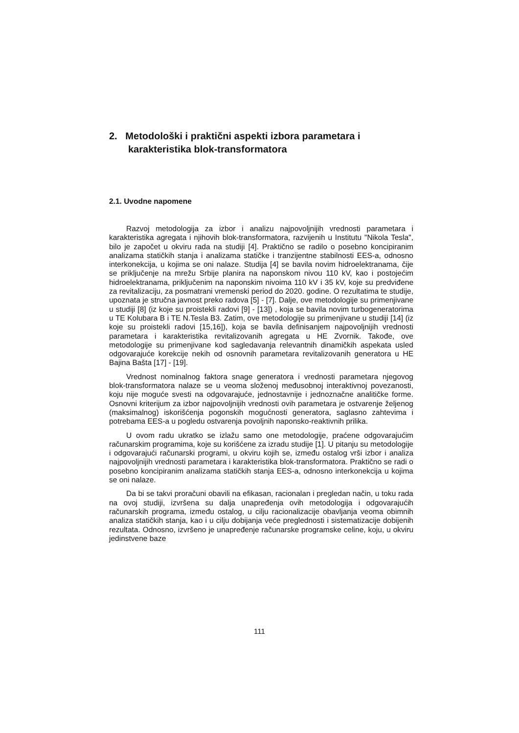2. Metodološki i praktični aspekti izbora parametara i karakteristika blok-transformatora
2.1. Uvodne napomene
Razvoj metodologija za izbor i analizu najpovoljnijih vrednosti parametara i karakteristika agregata i njihovih blok-transformatora, razvijenih u Institutu "Nikola Tesla", bilo je započet u okviru rada na studiji [4]. Praktično se radilo o posebno koncipiranim analizama statičkih stanja i analizama statičke i tranzijentne stabilnosti EES-a, odnosno interkonekcija, u kojima se oni nalaze. Studija [4] se bavila novim hidroelektranama, čije se priključenje na mrežu Srbije planira na naponskom nivou 110 kV, kao i postojećim hidroelektranama, priključenim na naponskim nivoima 110 kV i 35 kV, koje su predviđene za revitalizaciju, za posmatrani vremenski period do 2020. godine. O rezultatima te studije, upoznata je stručna javnost preko radova [5] - [7]. Dalje, ove metodologije su primenjivane u studiji [8] (iz koje su proistekli radovi [9] - [13]) , koja se bavila novim turbogeneratorima u TE Kolubara B i TE N.Tesla B3. Zatim, ove metodologije su primenjivane u studiji [14] (iz koje su proistekli radovi [15,16]), koja se bavila definisanjem najpovoljnijih vrednosti parametara i karakteristika revitalizovanih agregata u HE Zvornik. Takođe, ove metodologije su primenjivane kod sagledavanja relevantnih dinamičkih aspekata usled odgovarajuće korekcije nekih od osnovnih parametara revitalizovanih generatora u HE Bajina Bašta [17] - [19].
Vrednost nominalnog faktora snage generatora i vrednosti parametara njegovog blok-transformatora nalaze se u veoma složenoj međusobnoj interaktivnoj povezanosti, koju nije moguće svesti na odgovarajuće, jednostavnije i jednoznačne analitičke forme. Osnovni kriterijum za izbor najpovoljnijih vrednosti ovih parametara je ostvarenje željenog (maksimalnog) iskorišćenja pogonskih mogućnosti generatora, saglasno zahtevima i potrebama EES-a u pogledu ostvarenja povoljnih naponsko-reaktivnih prilika.
U ovom radu ukratko se izlažu samo one metodologije, praćene odgovarajućim računarskim programima, koje su korišćene za izradu studije [1]. U pitanju su metodologije i odgovarajući računarski programi, u okviru kojih se, između ostalog vrši izbor i analiza najpovoljnijih vrednosti parametara i karakteristika blok-transformatora. Praktično se radi o posebno koncipiranim analizama statičkih stanja EES-a, odnosno interkonekcija u kojima se oni nalaze.
Da bi se takvi proračuni obavili na efikasan, racionalan i pregledan način, u toku rada na ovoj studiji, izvršena su dalja unapređenja ovih metodologija i odgovarajućih računarskih programa, između ostalog, u cilju racionalizacije obavljanja veoma obimnih analiza statičkih stanja, kao i u cilju dobijanja veće preglednosti i sistematizacije dobijenih rezultata. Odnosno, izvršeno je unapređenje računarske programske celine, koju, u okviru jedinstvene baze
111